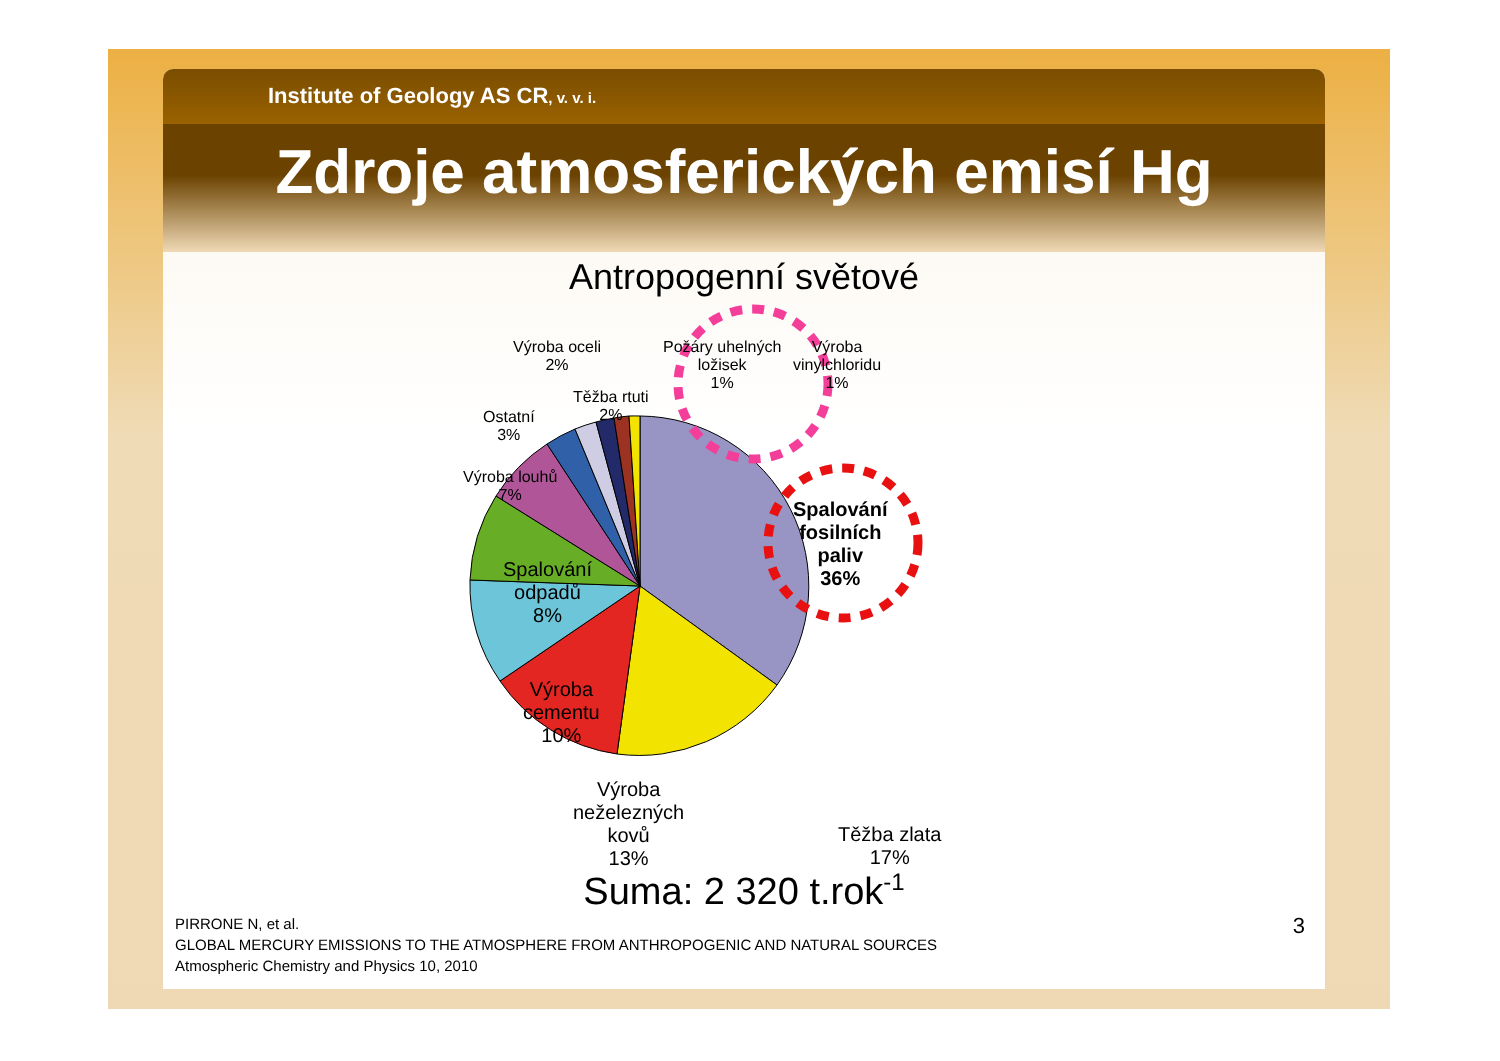Institute of Geology AS CR, v. v. i.
Zdroje atmosferických emisí Hg
Antropogenní světové
Výroba oceli
2%
Požáry uhelných
ložisek
1%
Výroba
vinylchloridu
1%
Těžba rtuti
2%
Ostatní
3%
Výroba louhů
7%
Spalování
odpadů
8%
Výroba
cementu
10%
Výroba
neželezných
kovů
13%
Těžba zlata
17%
Spalování
fosilních
paliv
36%
Suma: 2 320 t.rok<sup>-1</sup>
PIRRONE N, et al.
GLOBAL MERCURY EMISSIONS TO THE ATMOSPHERE FROM ANTHROPOGENIC AND NATURAL SOURCES
Atmospheric Chemistry and Physics 10, 2010
3